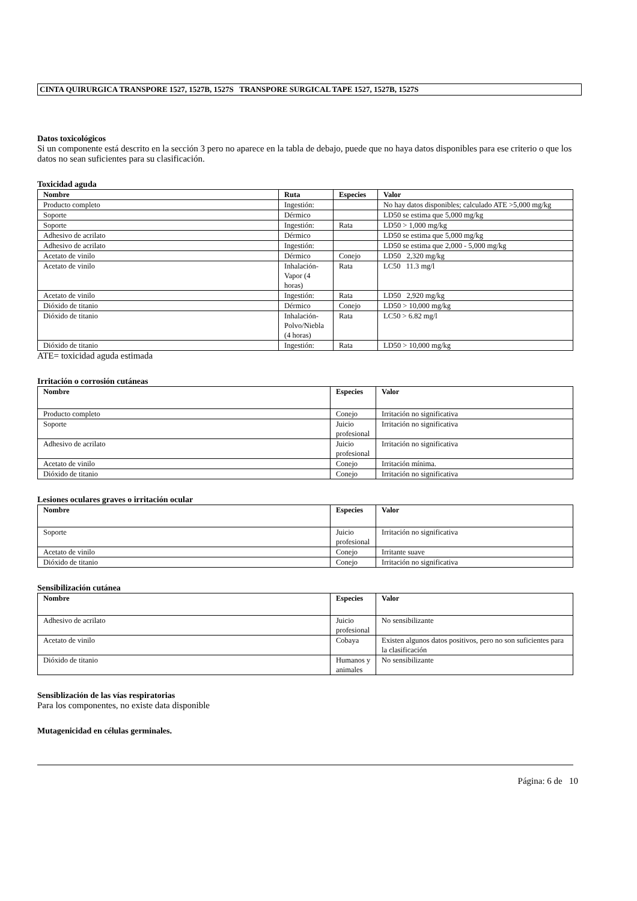CINTA QUIRURGICA TRANSPORE 1527, 1527B, 1527S TRANSPORE SURGICAL TAPE 1527, 1527B, 1527S
Datos toxicológicos
Si un componente está descrito en la sección 3 pero no aparece en la tabla de debajo, puede que no haya datos disponibles para ese criterio o que los datos no sean suficientes para su clasificación.
Toxicidad aguda
| Nombre | Ruta | Especies | Valor |
| --- | --- | --- | --- |
| Producto completo | Ingestión: | | No hay datos disponibles; calculado ATE >5,000 mg/kg |
| Soporte | Dérmico | | LD50 se estima que 5,000 mg/kg |
| Soporte | Ingestión: | Rata | LD50 > 1,000 mg/kg |
| Adhesivo de acrilato | Dérmico | | LD50 se estima que 5,000 mg/kg |
| Adhesivo de acrilato | Ingestión: | | LD50 se estima que 2,000 - 5,000 mg/kg |
| Acetato de vinilo | Dérmico | Conejo | LD50 2,320 mg/kg |
| Acetato de vinilo | Inhalación-Vapor (4 horas) | Rata | LC50 11.3 mg/l |
| Acetato de vinilo | Ingestión: | Rata | LD50 2,920 mg/kg |
| Dióxido de titanio | Dérmico | Conejo | LD50 > 10,000 mg/kg |
| Dióxido de titanio | Inhalación-Polvo/Niebla (4 horas) | Rata | LC50 > 6.82 mg/l |
| Dióxido de titanio | Ingestión: | Rata | LD50 > 10,000 mg/kg |
ATE= toxicidad aguda estimada
Irritación o corrosión cutáneas
| Nombre | Especies | Valor |
| --- | --- | --- |
| Producto completo | Conejo | Irritación no significativa |
| Soporte | Juicio profesional | Irritación no significativa |
| Adhesivo de acrilato | Juicio profesional | Irritación no significativa |
| Acetato de vinilo | Conejo | Irritación mínima. |
| Dióxido de titanio | Conejo | Irritación no significativa |
Lesiones oculares graves o irritación ocular
| Nombre | Especies | Valor |
| --- | --- | --- |
| Soporte | Juicio profesional | Irritación no significativa |
| Acetato de vinilo | Conejo | Irritante suave |
| Dióxido de titanio | Conejo | Irritación no significativa |
Sensibilización cutánea
| Nombre | Especies | Valor |
| --- | --- | --- |
| Adhesivo de acrilato | Juicio profesional | No sensibilizante |
| Acetato de vinilo | Cobaya | Existen algunos datos positivos, pero no son suficientes para la clasificación |
| Dióxido de titanio | Humanos y animales | No sensibilizante |
Sensiblización de las vías respiratorias
Para los componentes, no existe data disponible
Mutagenicidad en células germinales.
Página: 6 de 10